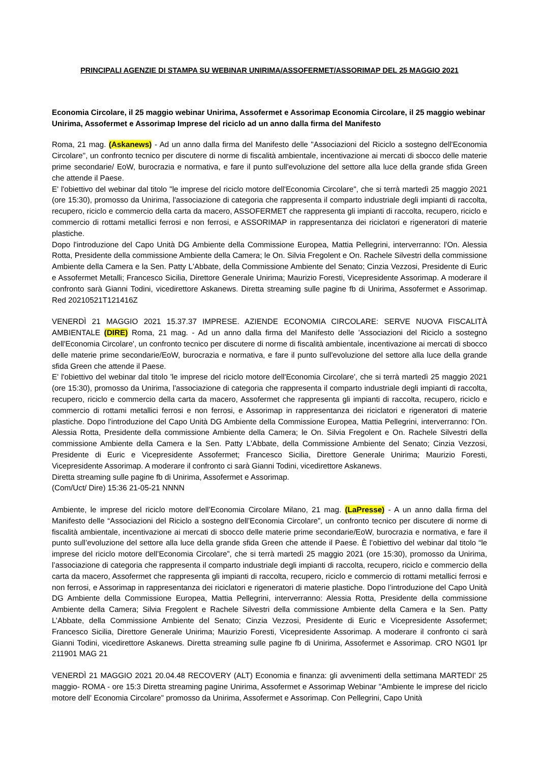PRINCIPALI AGENZIE DI STAMPA SU WEBINAR UNIRIMA/ASSOFERMET/ASSORIMAP DEL 25 MAGGIO 2021
Economia Circolare, il 25 maggio webinar Unirima, Assofermet e Assorimap Economia Circolare, il 25 maggio webinar Unirima, Assofermet e Assorimap Imprese del riciclo ad un anno dalla firma del Manifesto
Roma, 21 mag. (Askanews) - Ad un anno dalla firma del Manifesto delle "Associazioni del Riciclo a sostegno dell'Economia Circolare", un confronto tecnico per discutere di norme di fiscalità ambientale, incentivazione ai mercati di sbocco delle materie prime secondarie/ EoW, burocrazia e normativa, e fare il punto sull'evoluzione del settore alla luce della grande sfida Green che attende il Paese.
E' l'obiettivo del webinar dal titolo "le imprese del riciclo motore dell'Economia Circolare", che si terrà martedì 25 maggio 2021 (ore 15:30), promosso da Unirima, l'associazione di categoria che rappresenta il comparto industriale degli impianti di raccolta, recupero, riciclo e commercio della carta da macero, ASSOFERMET che rappresenta gli impianti di raccolta, recupero, riciclo e commercio di rottami metallici ferrosi e non ferrosi, e ASSORIMAP in rappresentanza dei riciclatori e rigeneratori di materie plastiche.
Dopo l'introduzione del Capo Unità DG Ambiente della Commissione Europea, Mattia Pellegrini, interverranno: l'On. Alessia Rotta, Presidente della commissione Ambiente della Camera; le On. Silvia Fregolent e On. Rachele Silvestri della commissione Ambiente della Camera e la Sen. Patty L'Abbate, della Commissione Ambiente del Senato; Cinzia Vezzosi, Presidente di Euric e Assofermet Metalli; Francesco Sicilia, Direttore Generale Unirima; Maurizio Foresti, Vicepresidente Assorimap. A moderare il confronto sarà Gianni Todini, vicedirettore Askanews. Diretta streaming sulle pagine fb di Unirima, Assofermet e Assorimap. Red 20210521T121416Z
VENERDÌ 21 MAGGIO 2021 15.37.37 IMPRESE. AZIENDE ECONOMIA CIRCOLARE: SERVE NUOVA FISCALITÀ AMBIENTALE (DIRE) Roma, 21 mag. - Ad un anno dalla firma del Manifesto delle 'Associazioni del Riciclo a sostegno dell'Economia Circolare', un confronto tecnico per discutere di norme di fiscalità ambientale, incentivazione ai mercati di sbocco delle materie prime secondarie/EoW, burocrazia e normativa, e fare il punto sull'evoluzione del settore alla luce della grande sfida Green che attende il Paese.
E' l'obiettivo del webinar dal titolo 'le imprese del riciclo motore dell'Economia Circolare', che si terrà martedì 25 maggio 2021 (ore 15:30), promosso da Unirima, l'associazione di categoria che rappresenta il comparto industriale degli impianti di raccolta, recupero, riciclo e commercio della carta da macero, Assofermet che rappresenta gli impianti di raccolta, recupero, riciclo e commercio di rottami metallici ferrosi e non ferrosi, e Assorimap in rappresentanza dei riciclatori e rigeneratori di materie plastiche. Dopo l'introduzione del Capo Unità DG Ambiente della Commissione Europea, Mattia Pellegrini, interverranno: l'On. Alessia Rotta, Presidente della commissione Ambiente della Camera; le On. Silvia Fregolent e On. Rachele Silvestri della commissione Ambiente della Camera e la Sen. Patty L'Abbate, della Commissione Ambiente del Senato; Cinzia Vezzosi, Presidente di Euric e Vicepresidente Assofermet; Francesco Sicilia, Direttore Generale Unirima; Maurizio Foresti, Vicepresidente Assorimap. A moderare il confronto ci sarà Gianni Todini, vicedirettore Askanews.
Diretta streaming sulle pagine fb di Unirima, Assofermet e Assorimap.
(Com/Uct/ Dire) 15:36 21-05-21 NNNN
Ambiente, le imprese del riciclo motore dell’Economia Circolare Milano, 21 mag. (LaPresse) - A un anno dalla firma del Manifesto delle “Associazioni del Riciclo a sostegno dell’Economia Circolare”, un confronto tecnico per discutere di norme di fiscalità ambientale, incentivazione ai mercati di sbocco delle materie prime secondarie/EoW, burocrazia e normativa, e fare il punto sull’evoluzione del settore alla luce della grande sfida Green che attende il Paese. È l’obiettivo del webinar dal titolo “le imprese del riciclo motore dell’Economia Circolare”, che si terrà martedì 25 maggio 2021 (ore 15:30), promosso da Unirima, l’associazione di categoria che rappresenta il comparto industriale degli impianti di raccolta, recupero, riciclo e commercio della carta da macero, Assofermet che rappresenta gli impianti di raccolta, recupero, riciclo e commercio di rottami metallici ferrosi e non ferrosi, e Assorimap in rappresentanza dei riciclatori e rigeneratori di materie plastiche. Dopo l’introduzione del Capo Unità DG Ambiente della Commissione Europea, Mattia Pellegrini, interverranno: Alessia Rotta, Presidente della commissione Ambiente della Camera; Silvia Fregolent e Rachele Silvestri della commissione Ambiente della Camera e la Sen. Patty L’Abbate, della Commissione Ambiente del Senato; Cinzia Vezzosi, Presidente di Euric e Vicepresidente Assofermet; Francesco Sicilia, Direttore Generale Unirima; Maurizio Foresti, Vicepresidente Assorimap. A moderare il confronto ci sarà Gianni Todini, vicedirettore Askanews. Diretta streaming sulle pagine fb di Unirima, Assofermet e Assorimap. CRO NG01 lpr 211901 MAG 21
VENERDÌ 21 MAGGIO 2021 20.04.48 RECOVERY (ALT) Economia e finanza: gli avvenimenti della settimana MARTEDI' 25 maggio- ROMA - ore 15:3 Diretta streaming pagine Unirima, Assofermet e Assorimap Webinar "Ambiente le imprese del riciclo motore dell' Economia Circolare" promosso da Unirima, Assofermet e Assorimap. Con Pellegrini, Capo Unità